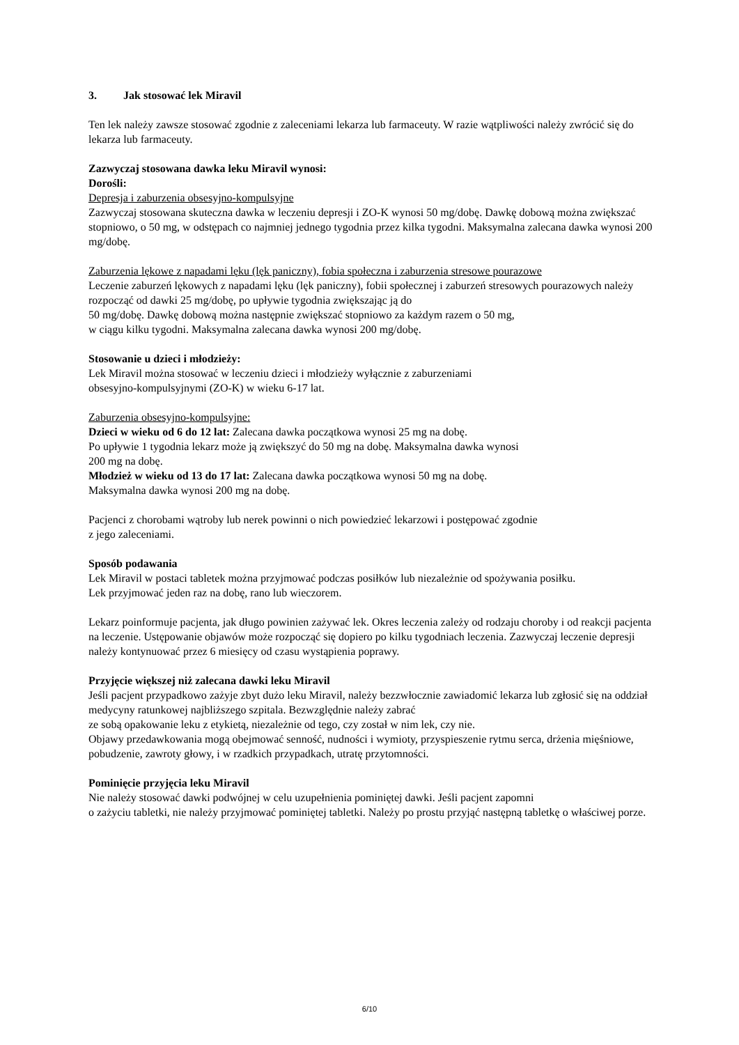3. Jak stosować lek Miravil
Ten lek należy zawsze stosować zgodnie z zaleceniami lekarza lub farmaceuty. W razie wątpliwości należy zwrócić się do lekarza lub farmaceuty.
Zazwyczaj stosowana dawka leku Miravil wynosi:
Dorośli:
Depresja i zaburzenia obsesyjno-kompulsyjne
Zazwyczaj stosowana skuteczna dawka w leczeniu depresji i ZO-K wynosi 50 mg/dobę. Dawkę dobową można zwiększać stopniowo, o 50 mg, w odstępach co najmniej jednego tygodnia przez kilka tygodni. Maksymalna zalecana dawka wynosi 200 mg/dobę.
Zaburzenia lękowe z napadami lęku (lęk paniczny), fobia społeczna i zaburzenia stresowe pourazowe
Leczenie zaburzeń lękowych z napadami lęku (lęk paniczny), fobii społecznej i zaburzeń stresowych pourazowych należy rozpocząć od dawki 25 mg/dobę, po upływie tygodnia zwiększając ją do
50 mg/dobę. Dawkę dobową można następnie zwiększać stopniowo za każdym razem o 50 mg,
w ciągu kilku tygodni. Maksymalna zalecana dawka wynosi 200 mg/dobę.
Stosowanie u dzieci i młodzieży:
Lek Miravil można stosować w leczeniu dzieci i młodzieży wyłącznie z zaburzeniami
obsesyjno-kompulsyjnymi (ZO-K) w wieku 6-17 lat.
Zaburzenia obsesyjno-kompulsyjne:
Dzieci w wieku od 6 do 12 lat: Zalecana dawka początkowa wynosi 25 mg na dobę.
Po upływie 1 tygodnia lekarz może ją zwiększyć do 50 mg na dobę. Maksymalna dawka wynosi
200 mg na dobę.
Młodzież w wieku od 13 do 17 lat: Zalecana dawka początkowa wynosi 50 mg na dobę.
Maksymalna dawka wynosi 200 mg na dobę.
Pacjenci z chorobami wątroby lub nerek powinni o nich powiedzieć lekarzowi i postępować zgodnie
z jego zaleceniami.
Sposób podawania
Lek Miravil w postaci tabletek można przyjmować podczas posiłków lub niezależnie od spożywania posiłku.
Lek przyjmować jeden raz na dobę, rano lub wieczorem.
Lekarz poinformuje pacjenta, jak długo powinien zażywać lek. Okres leczenia zależy od rodzaju choroby i od reakcji pacjenta na leczenie. Ustępowanie objawów może rozpocząć się dopiero po kilku tygodniach leczenia. Zazwyczaj leczenie depresji należy kontynuować przez 6 miesięcy od czasu wystąpienia poprawy.
Przyjęcie większej niż zalecana dawki leku Miravil
Jeśli pacjent przypadkowo zażyje zbyt dużo leku Miravil, należy bezzwłocznie zawiadomić lekarza lub zgłosić się na oddział medycyny ratunkowej najbliższego szpitala. Bezwzględnie należy zabrać
ze sobą opakowanie leku z etykietą, niezależnie od tego, czy został w nim lek, czy nie.
Objawy przedawkowania mogą obejmować senność, nudności i wymioty, przyspieszenie rytmu serca, drżenia mięśniowe, pobudzenie, zawroty głowy, i w rzadkich przypadkach, utratę przytomności.
Pominięcie przyjęcia leku Miravil
Nie należy stosować dawki podwójnej w celu uzupełnienia pominiętej dawki. Jeśli pacjent zapomni
o zażyciu tabletki, nie należy przyjmować pominiętej tabletki. Należy po prostu przyjąć następną tabletkę o właściwej porze.
6/10